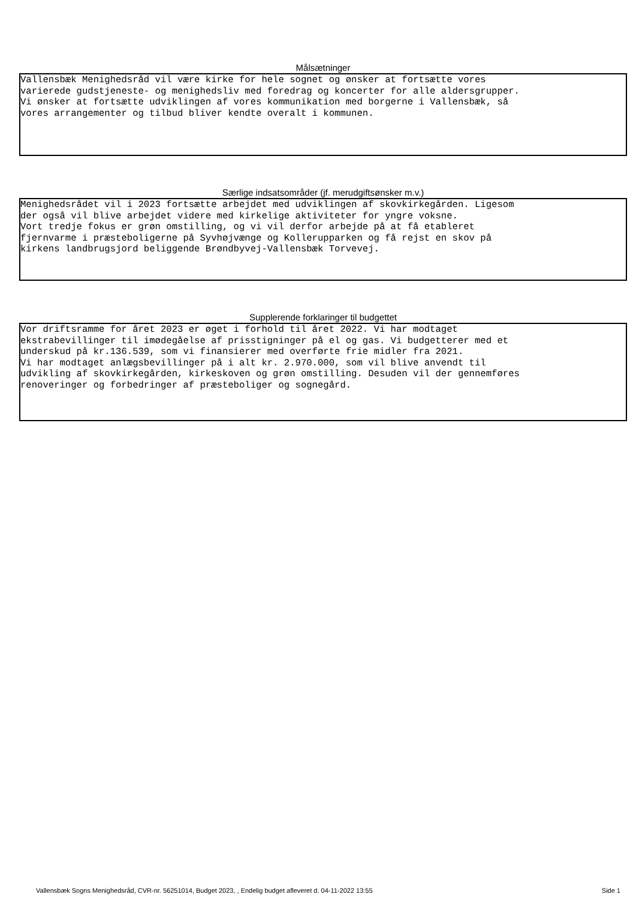Målsætninger
Vallensbæk Menighedsråd vil være kirke for hele sognet og ønsker at fortsætte vores varierede gudstjeneste- og menighedsliv med foredrag og koncerter for alle aldersgrupper. Vi ønsker at fortsætte udviklingen af vores kommunikation med borgerne i Vallensbæk, så vores arrangementer og tilbud bliver kendte overalt i kommunen.
Særlige indsatsområder (jf. merudgiftsønsker m.v.)
Menighedsrådet vil i 2023 fortsætte arbejdet med udviklingen af skovkirkegården. Ligesom der også vil blive arbejdet videre med kirkelige aktiviteter for yngre voksne. Vort tredje fokus er grøn omstilling, og vi vil derfor arbejde på at få etableret fjernvarme i præsteboligerne på Syvhøjvænge og Kollerupparken og få rejst en skov på kirkens landbrugsjord beliggende Brøndbyvej-Vallensbæk Torvevej.
Supplerende forklaringer til budgettet
Vor driftsramme for året 2023 er øget i forhold til året 2022. Vi har modtaget ekstrabevillinger til imødegåelse af prisstigninger på el og gas. Vi budgetterer med et underskud på kr.136.539, som vi finansierer med overførte frie midler fra 2021. Vi har modtaget anlægsbevillinger på i alt kr. 2.970.000, som vil blive anvendt til udvikling af skovkirkegården, kirkeskoven og grøn omstilling. Desuden vil der gennemføres renoveringer og forbedringer af præsteboliger og sognegård.
Vallensbæk Sogns Menighedsråd, CVR-nr. 56251014, Budget 2023, , Endelig budget afleveret d. 04-11-2022 13:55 Side 1